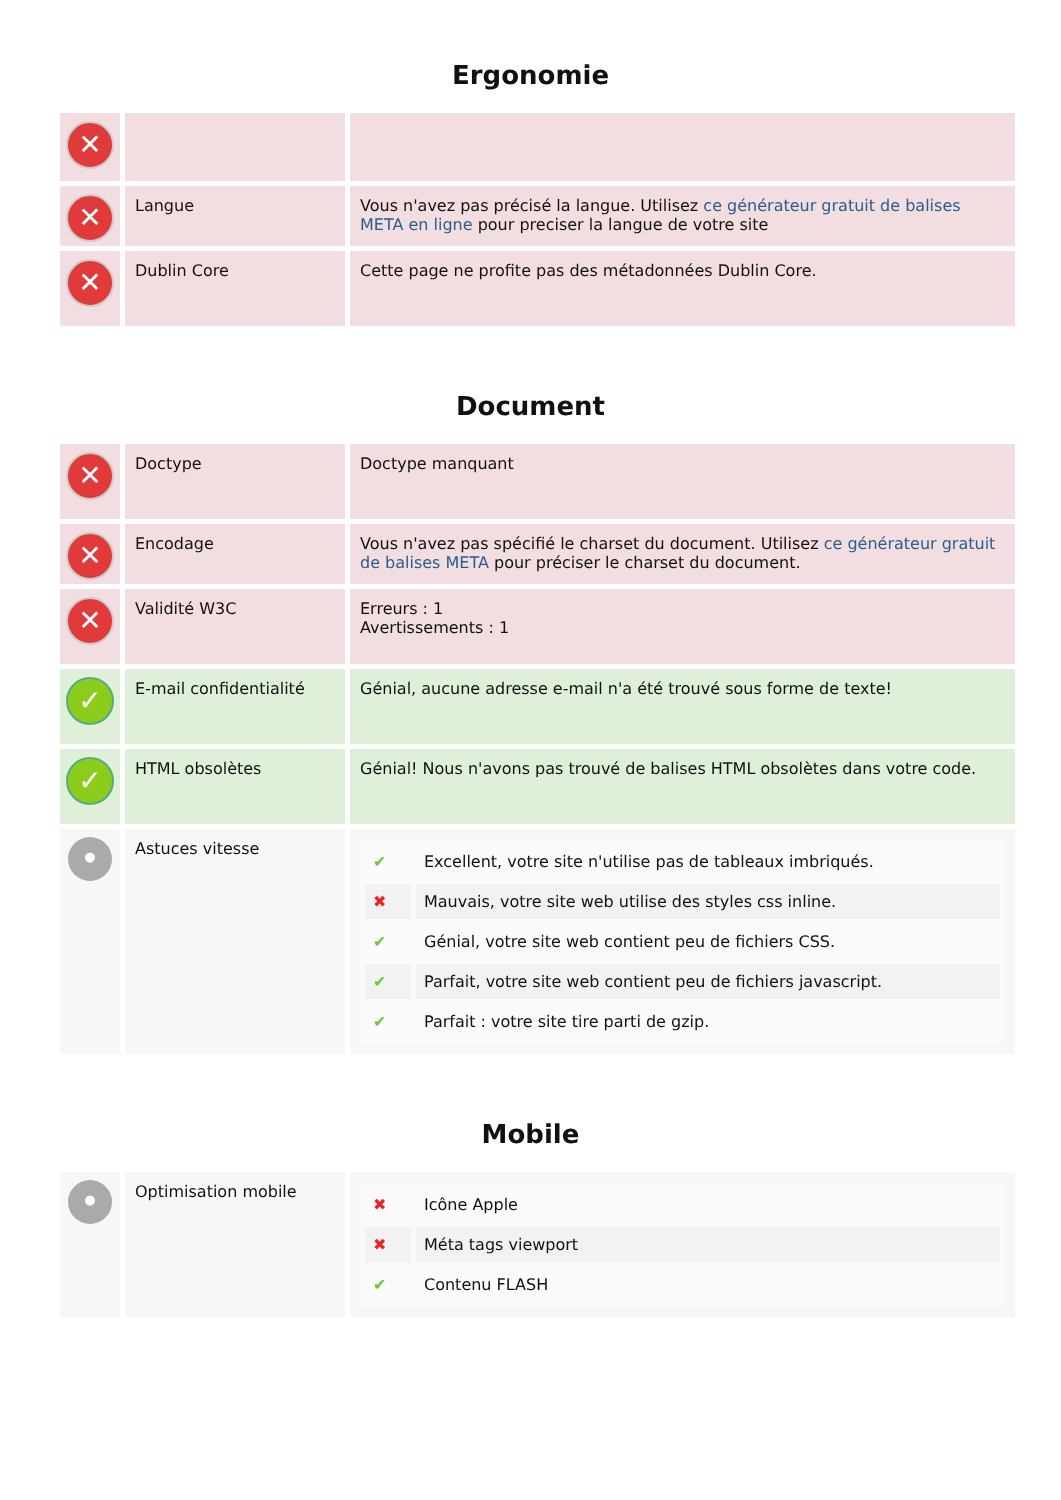Ergonomie
| ✕ | | |
| ✕ | Langue | Vous n'avez pas précisé la langue. Utilisez ce générateur gratuit de balises META en ligne pour preciser la langue de votre site |
| ✕ | Dublin Core | Cette page ne profite pas des métadonnées Dublin Core. |
Document
| ✕ | Doctype | Doctype manquant |
| ✕ | Encodage | Vous n'avez pas spécifié le charset du document. Utilisez ce générateur gratuit de balises META pour préciser le charset du document. |
| ✕ | Validité W3C | Erreurs : 1 Avertissements : 1 |
| ✓ | E-mail confidentialité | Génial, aucune adresse e-mail n'a été trouvé sous forme de texte! |
| ✓ | HTML obsolètes | Génial! Nous n'avons pas trouvé de balises HTML obsolètes dans votre code. |
| • | Astuces vitesse | / ✔ / Excellent, votre site n'utilise pas de tableaux imbriqués. / / ✖ / Mauvais, votre site web utilise des styles css inline. / / ✔ / Génial, votre site web contient peu de fichiers CSS. / / ✔ / Parfait, votre site web contient peu de fichiers javascript. / / ✔ / Parfait : votre site tire parti de gzip. / |
Mobile
| • | Optimisation mobile | / ✖ / Icône Apple / / ✖ / Méta tags viewport / / ✔ / Contenu FLASH / |